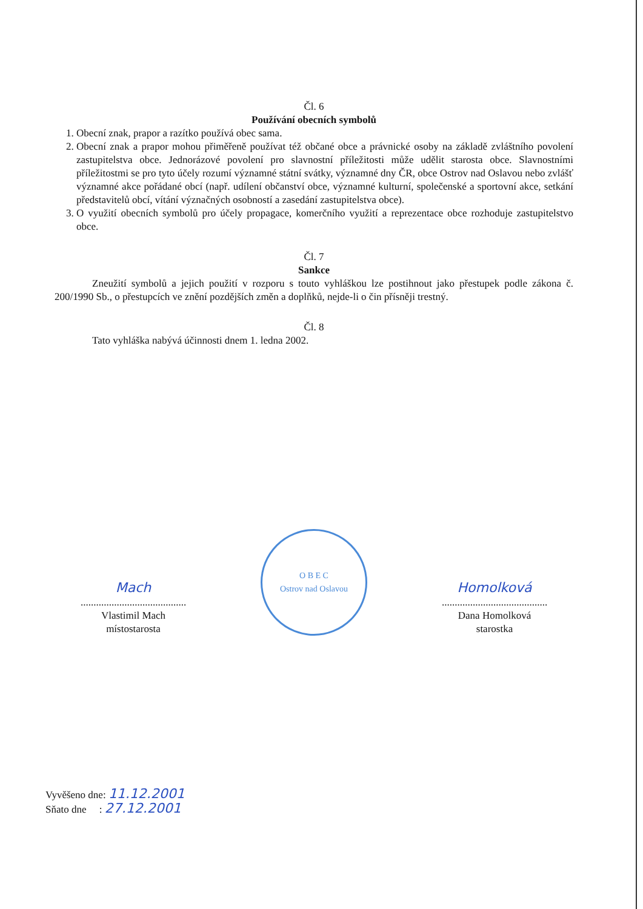Čl. 6
Používání obecních symbolů
1. Obecní znak, prapor a razítko používá obec sama.
2. Obecní znak a prapor mohou přiměřeně používat též občané obce a právnické osoby na základě zvláštního povolení zastupitelstva obce. Jednorázové povolení pro slavnostní příležitosti může udělit starosta obce. Slavnostními příležitostmi se pro tyto účely rozumí významné státní svátky, významné dny ČR, obce Ostrov nad Oslavou nebo zvlášť významné akce pořádané obcí (např. udílení občanství obce, významné kulturní, společenské a sportovní akce, setkání představitelů obcí, vítání význačných osobností a zasedání zastupitelstva obce).
3. O využití obecních symbolů pro účely propagace, komerčního využití a reprezentace obce rozhoduje zastupitelstvo obce.
Čl. 7
Sankce
Zneužití symbolů a jejich použití v rozporu s touto vyhláškou lze postihnout jako přestupek podle zákona č. 200/1990 Sb., o přestupcích ve znění pozdějších změn a doplňků, nejde-li o čin přísněji trestný.
Čl. 8
Tato vyhláška nabývá účinnosti dnem 1. ledna 2002.
Mach
.........................................
Vlastimil Mach
místostarosta
O B E C
Ostrov nad Oslavou
Homolková
.........................................
Dana Homolková
starostka
Vyvěšeno dne: 11.12.2001
Sňato dne : 27.12.2001